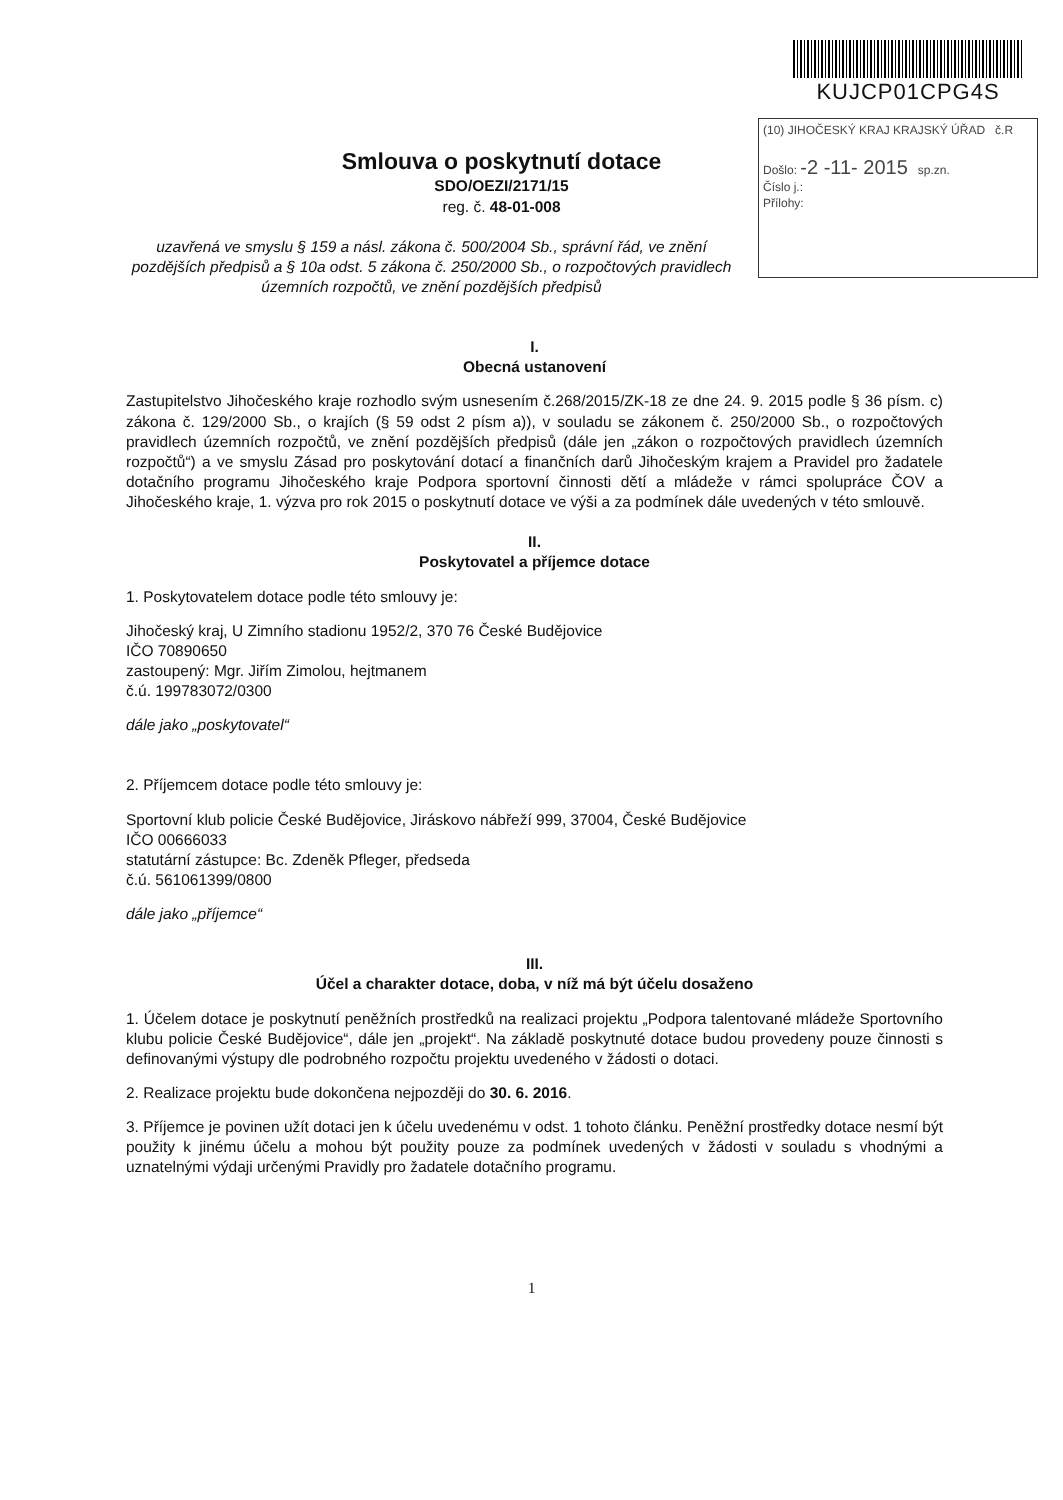KUJCP01CPG4S
(10) JIHOČESKÝ KRAJ KRAJSKÝ ÚŘAD č.R
Došlo: -2 -11- 2015 sp.zn.
Číslo j.:
Přílohy:
Smlouva o poskytnutí dotace
SDO/OEZI/2171/15
reg. č. 48-01-008
uzavřená ve smyslu § 159 a násl. zákona č. 500/2004 Sb., správní řád, ve znění pozdějších předpisů a § 10a odst. 5 zákona č. 250/2000 Sb., o rozpočtových pravidlech územních rozpočtů, ve znění pozdějších předpisů
I.
Obecná ustanovení
Zastupitelstvo Jihočeského kraje rozhodlo svým usnesením č.268/2015/ZK-18 ze dne 24. 9. 2015 podle § 36 písm. c) zákona č. 129/2000 Sb., o krajích (§ 59 odst 2 písm a)), v souladu se zákonem č. 250/2000 Sb., o rozpočtových pravidlech územních rozpočtů, ve znění pozdějších předpisů (dále jen „zákon o rozpočtových pravidlech územních rozpočtů“) a ve smyslu Zásad pro poskytování dotací a finančních darů Jihočeským krajem a Pravidel pro žadatele dotačního programu Jihočeského kraje Podpora sportovní činnosti dětí a mládeže v rámci spolupráce ČOV a Jihočeského kraje, 1. výzva pro rok 2015 o poskytnutí dotace ve výši a za podmínek dále uvedených v této smlouvě.
II.
Poskytovatel a příjemce dotace
1. Poskytovatelem dotace podle této smlouvy je:
Jihočeský kraj, U Zimního stadionu 1952/2, 370 76 České Budějovice
IČO 70890650
zastoupený: Mgr. Jiřím Zimolou, hejtmanem
č.ú. 199783072/0300
dále jako „poskytovatel“
2. Příjemcem dotace podle této smlouvy je:
Sportovní klub policie České Budějovice, Jiráskovo nábřeží 999, 37004, České Budějovice
IČO 00666033
statutární zástupce: Bc. Zdeněk Pfleger, předseda
č.ú. 561061399/0800
dále jako „příjemce“
III.
Účel a charakter dotace, doba, v níž má být účelu dosaženo
1. Účelem dotace je poskytnutí peněžních prostředků na realizaci projektu „Podpora talentované mládeže Sportovního klubu policie České Budějovice“, dále jen „projekt“. Na základě poskytnuté dotace budou provedeny pouze činnosti s definovanými výstupy dle podrobného rozpočtu projektu uvedeného v žádosti o dotaci.
2. Realizace projektu bude dokončena nejpozději do 30. 6. 2016.
3. Příjemce je povinen užít dotaci jen k účelu uvedenému v odst. 1 tohoto článku. Peněžní prostředky dotace nesmí být použity k jinému účelu a mohou být použity pouze za podmínek uvedených v žádosti v souladu s vhodnými a uznatelnými výdaji určenými Pravidly pro žadatele dotačního programu.
1